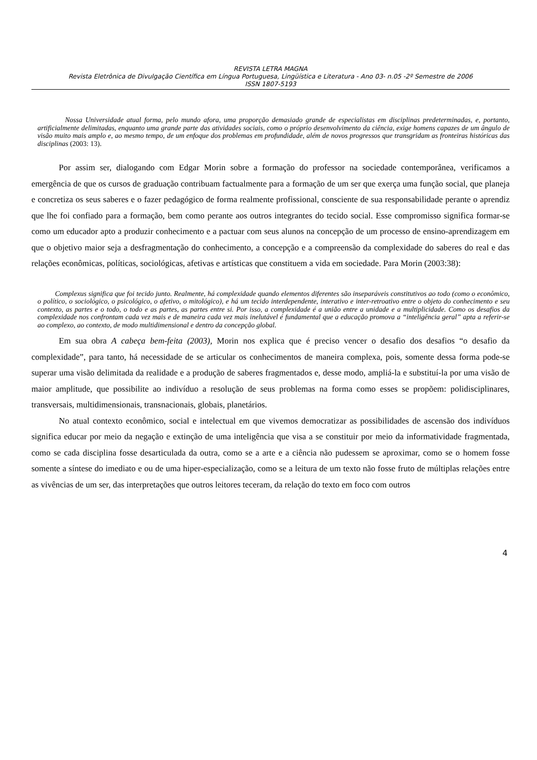REVISTA LETRA MAGNA
Revista Eletrônica de Divulgação Científica em Língua Portuguesa, Lingüística e Literatura - Ano 03- n.05 -2º Semestre de 2006
ISSN 1807-5193
Nossa Universidade atual forma, pelo mundo afora, uma proporção demasiado grande de especialistas em disciplinas predeterminadas, e, portanto, artificialmente delimitadas, enquanto uma grande parte das atividades sociais, como o próprio desenvolvimento da ciência, exige homens capazes de um ângulo de visão muito mais amplo e, ao mesmo tempo, de um enfoque dos problemas em profundidade, além de novos progressos que transgridam as fronteiras históricas das disciplinas (2003: 13).
Por assim ser, dialogando com Edgar Morin sobre a formação do professor na sociedade contemporânea, verificamos a emergência de que os cursos de graduação contribuam factualmente para a formação de um ser que exerça uma função social, que planeja e concretiza os seus saberes e o fazer pedagógico de forma realmente profissional, consciente de sua responsabilidade perante o aprendiz que lhe foi confiado para a formação, bem como perante aos outros integrantes do tecido social. Esse compromisso significa formar-se como um educador apto a produzir conhecimento e a pactuar com seus alunos na concepção de um processo de ensino-aprendizagem em que o objetivo maior seja a desfragmentação do conhecimento, a concepção e a compreensão da complexidade do saberes do real e das relações econômicas, políticas, sociológicas, afetivas e artísticas que constituem a vida em sociedade. Para Morin (2003:38):
Complexus significa que foi tecido junto. Realmente, há complexidade quando elementos diferentes são inseparáveis constitutivos ao todo (como o econômico, o político, o sociológico, o psicológico, o afetivo, o mitológico), e há um tecido interdependente, interativo e inter-retroativo entre o objeto do conhecimento e seu contexto, as partes e o todo, o todo e as partes, as partes entre si. Por isso, a complexidade é a união entre a unidade e a multiplicidade. Como os desafios da complexidade nos confrontam cada vez mais e de maneira cada vez mais inelutável é fundamental que a educação promova a “inteligência geral” apta a referir-se ao complexo, ao contexto, de modo multidimensional e dentro da concepção global.
Em sua obra A cabeça bem-feita (2003), Morin nos explica que é preciso vencer o desafio dos desafios “o desafio da complexidade”, para tanto, há necessidade de se articular os conhecimentos de maneira complexa, pois, somente dessa forma pode-se superar uma visão delimitada da realidade e a produção de saberes fragmentados e, desse modo, ampliá-la e substituí-la por uma visão de maior amplitude, que possibilite ao indivíduo a resolução de seus problemas na forma como esses se propõem: polidisciplinares, transversais, multidimensionais, transnacionais, globais, planetários.
No atual contexto econômico, social e intelectual em que vivemos democratizar as possibilidades de ascensão dos indivíduos significa educar por meio da negação e extinção de uma inteligência que visa a se constituir por meio da informatividade fragmentada, como se cada disciplina fosse desarticulada da outra, como se a arte e a ciência não pudessem se aproximar, como se o homem fosse somente a síntese do imediato e ou de uma hiper-especialização, como se a leitura de um texto não fosse fruto de múltiplas relações entre as vivências de um ser, das interpretações que outros leitores teceram, da relação do texto em foco com outros
4